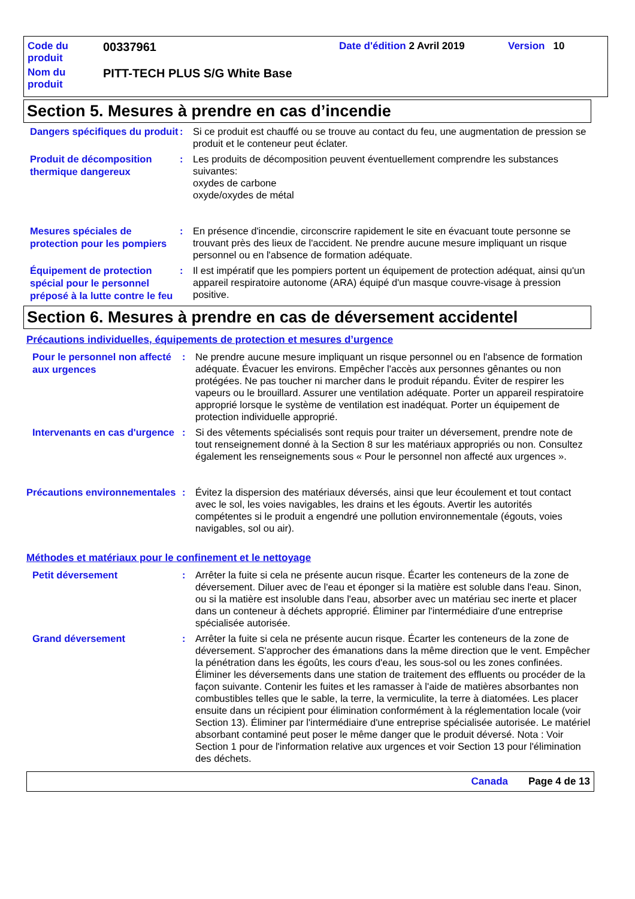Code du produit
00337961
Date d'édition 2 Avril 2019 Version 10
Nom du produit
PITT-TECH PLUS S/G White Base
Section 5. Mesures à prendre en cas d’incendie
Dangers spécifiques du produit
: Si ce produit est chauffé ou se trouve au contact du feu, une augmentation de pression se produit et le conteneur peut éclater.
Produit de décomposition thermique dangereux
: Les produits de décomposition peuvent éventuellement comprendre les substances suivantes:
oxydes de carbone
oxyde/oxydes de métal
Mesures spéciales de protection pour les pompiers
: En présence d'incendie, circonscrire rapidement le site en évacuant toute personne se trouvant près des lieux de l'accident. Ne prendre aucune mesure impliquant un risque personnel ou en l'absence de formation adéquate.
Équipement de protection spécial pour le personnel préposé à la lutte contre le feu
: Il est impératif que les pompiers portent un équipement de protection adéquat, ainsi qu'un appareil respiratoire autonome (ARA) équipé d'un masque couvre-visage à pression positive.
Section 6. Mesures à prendre en cas de déversement accidentel
Précautions individuelles, équipements de protection et mesures d’urgence
Pour le personnel non affecté aux urgences
: Ne prendre aucune mesure impliquant un risque personnel ou en l'absence de formation adéquate. Évacuer les environs. Empêcher l'accès aux personnes gênantes ou non protégées. Ne pas toucher ni marcher dans le produit répandu. Éviter de respirer les vapeurs ou le brouillard. Assurer une ventilation adéquate. Porter un appareil respiratoire approprié lorsque le système de ventilation est inadéquat. Porter un équipement de protection individuelle approprié.
Intervenants en cas d'urgence
: Si des vêtements spécialisés sont requis pour traiter un déversement, prendre note de tout renseignement donné à la Section 8 sur les matériaux appropriés ou non. Consultez également les renseignements sous « Pour le personnel non affecté aux urgences ».
Précautions environnementales
: Évitez la dispersion des matériaux déversés, ainsi que leur écoulement et tout contact avec le sol, les voies navigables, les drains et les égouts. Avertir les autorités compétentes si le produit a engendré une pollution environnementale (égouts, voies navigables, sol ou air).
Méthodes et matériaux pour le confinement et le nettoyage
Petit déversement
: Arrêter la fuite si cela ne présente aucun risque. Écarter les conteneurs de la zone de déversement. Diluer avec de l'eau et éponger si la matière est soluble dans l'eau. Sinon, ou si la matière est insoluble dans l'eau, absorber avec un matériau sec inerte et placer dans un conteneur à déchets approprié. Éliminer par l'intermédiaire d'une entreprise spécialisée autorisée.
Grand déversement
: Arrêter la fuite si cela ne présente aucun risque. Écarter les conteneurs de la zone de déversement. S'approcher des émanations dans la même direction que le vent. Empêcher la pénétration dans les égoûts, les cours d'eau, les sous-sol ou les zones confinées. Éliminer les déversements dans une station de traitement des effluents ou procéder de la façon suivante. Contenir les fuites et les ramasser à l'aide de matières absorbantes non combustibles telles que le sable, la terre, la vermiculite, la terre à diatomées. Les placer ensuite dans un récipient pour élimination conformément à la réglementation locale (voir Section 13). Éliminer par l'intermédiaire d'une entreprise spécialisée autorisée. Le matériel absorbant contaminé peut poser le même danger que le produit déversé. Nota : Voir Section 1 pour de l'information relative aux urgences et voir Section 13 pour l'élimination des déchets.
Canada Page 4 de 13